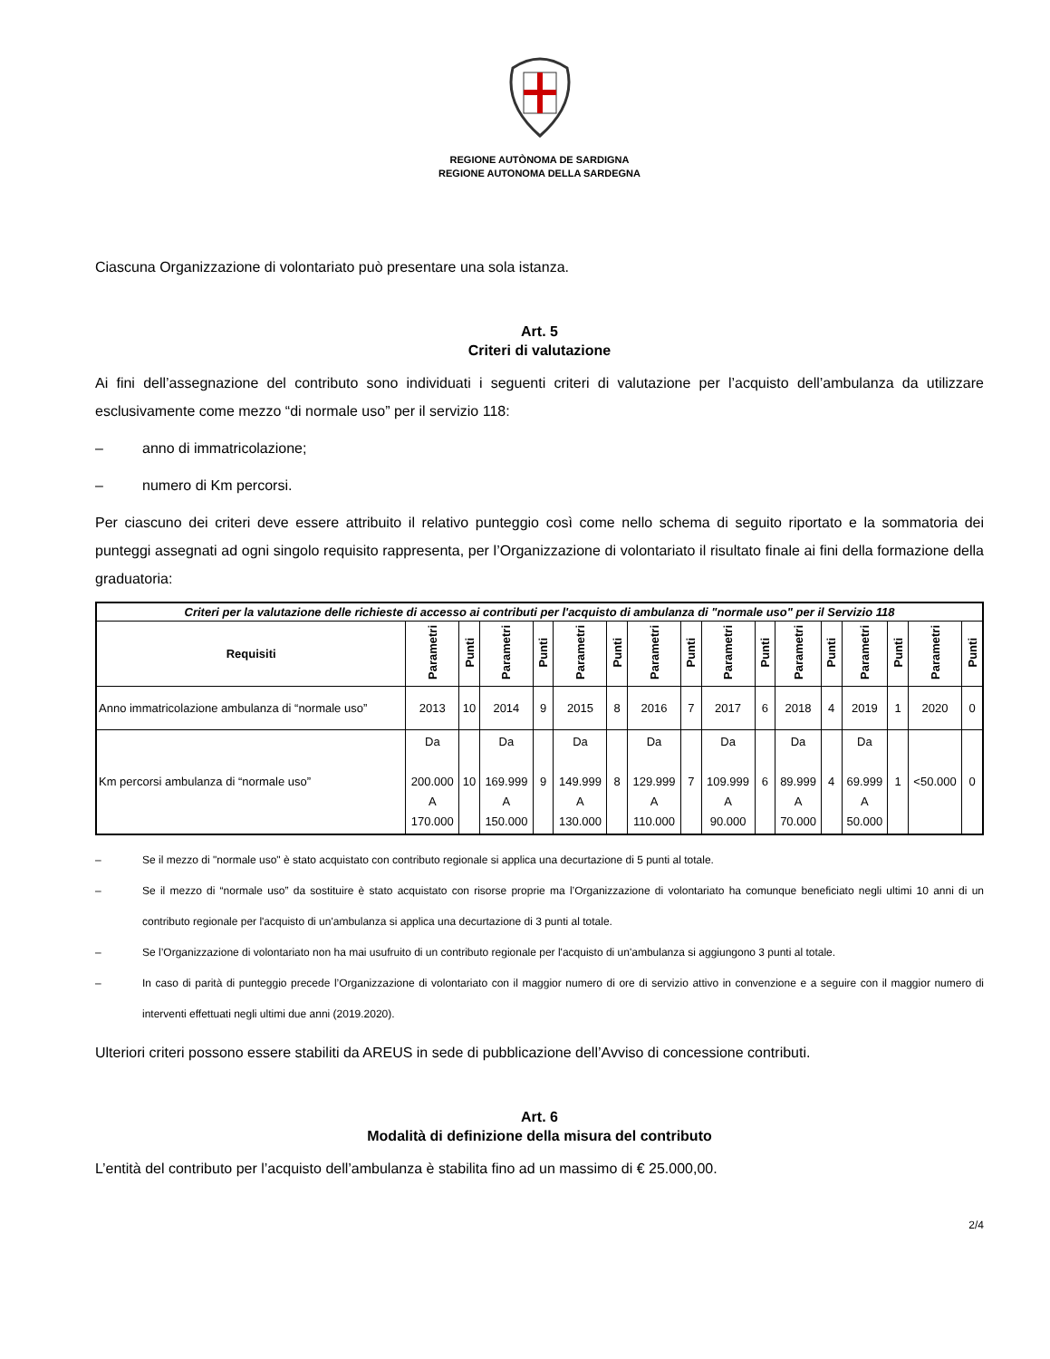REGIONE AUTÒNOMA DE SARDIGNA
REGIONE AUTONOMA DELLA SARDEGNA
Ciascuna Organizzazione di volontariato può presentare una sola istanza.
Art. 5
Criteri di valutazione
Ai fini dell’assegnazione del contributo sono individuati i seguenti criteri di valutazione per l’acquisto dell’ambulanza da utilizzare esclusivamente come mezzo “di normale uso” per il servizio 118:
– anno di immatricolazione;
– numero di Km percorsi.
Per ciascuno dei criteri deve essere attribuito il relativo punteggio così come nello schema di seguito riportato e la sommatoria dei punteggi assegnati ad ogni singolo requisito rappresenta, per l’Organizzazione di volontariato il risultato finale ai fini della formazione della graduatoria:
| Criteri per la valutazione delle richieste di accesso ai contributi per l'acquisto di ambulanza di "normale uso" per il Servizio 118 | | | | | | | | | | | | | | | | |
| --- | --- | --- | --- | --- | --- | --- | --- | --- | --- | --- | --- | --- | --- | --- | --- | --- |
| Requisiti | Parametri | Punti | Parametri | Punti | Parametri | Punti | Parametri | Punti | Parametri | Punti | Parametri | Punti | Parametri | Punti | Parametri | Punti |
| Anno immatricolazione ambulanza di “normale uso” | 2013 | 10 | 2014 | 9 | 2015 | 8 | 2016 | 7 | 2017 | 6 | 2018 | 4 | 2019 | 1 | 2020 | 0 |
| Km percorsi ambulanza di “normale uso” | Da 200.000 A 170.000 | 10 | Da 169.999 A 150.000 | 9 | Da 149.999 A 130.000 | 8 | Da 129.999 A 110.000 | 7 | Da 109.999 A 90.000 | 6 | Da 89.999 A 70.000 | 4 | Da 69.999 A 50.000 | 1 | <50.000 | 0 |
– Se il mezzo di "normale uso" è stato acquistato con contributo regionale si applica una decurtazione di 5 punti al totale.
– Se il mezzo di “normale uso” da sostituire è stato acquistato con risorse proprie ma l’Organizzazione di volontariato ha comunque beneficiato negli ultimi 10 anni di un contributo regionale per l'acquisto di un'ambulanza si applica una decurtazione di 3 punti al totale.
– Se l’Organizzazione di volontariato non ha mai usufruito di un contributo regionale per l'acquisto di un'ambulanza si aggiungono 3 punti al totale.
– In caso di parità di punteggio precede l’Organizzazione di volontariato con il maggior numero di ore di servizio attivo in convenzione e a seguire con il maggior numero di interventi effettuati negli ultimi due anni (2019.2020).
Ulteriori criteri possono essere stabiliti da AREUS in sede di pubblicazione dell’Avviso di concessione contributi.
Art. 6
Modalità di definizione della misura del contributo
L’entità del contributo per l’acquisto dell’ambulanza è stabilita fino ad un massimo di € 25.000,00.
2/4